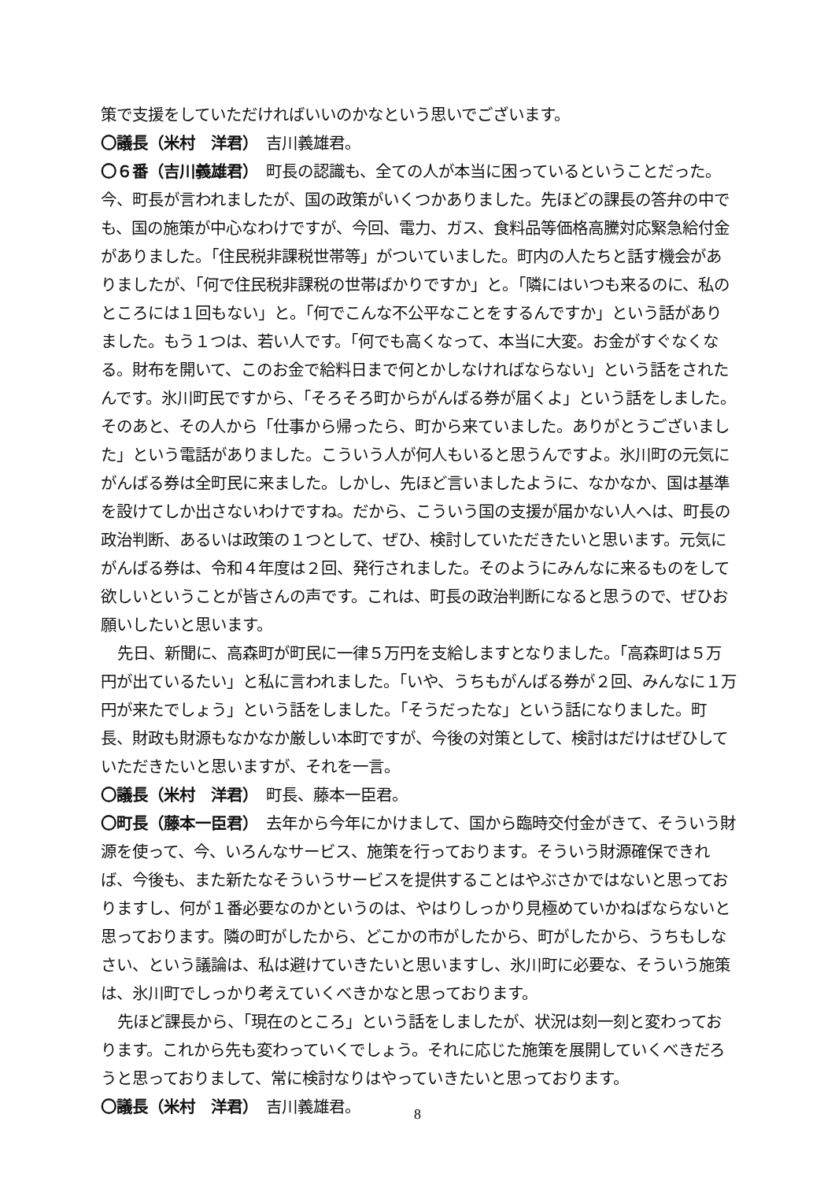策で支援をしていただければいいのかなという思いでございます。
〇議長（米村　洋君）　吉川義雄君。
〇６番（吉川義雄君）　町長の認識も、全ての人が本当に困っているということだった。今、町長が言われましたが、国の政策がいくつかありました。先ほどの課長の答弁の中でも、国の施策が中心なわけですが、今回、電力、ガス、食料品等価格高騰対応緊急給付金がありました。「住民税非課税世帯等」がついていました。町内の人たちと話す機会がありましたが、「何で住民税非課税の世帯ばかりですか」と。「隣にはいつも来るのに、私のところには１回もない」と。「何でこんな不公平なことをするんですか」という話がありました。もう１つは、若い人です。「何でも高くなって、本当に大変。お金がすぐなくなる。財布を開いて、このお金で給料日まで何とかしなければならない」という話をされたんです。氷川町民ですから、「そろそろ町からがんばる券が届くよ」という話をしました。そのあと、その人から「仕事から帰ったら、町から来ていました。ありがとうございました」という電話がありました。こういう人が何人もいると思うんですよ。氷川町の元気にがんばる券は全町民に来ました。しかし、先ほど言いましたように、なかなか、国は基準を設けてしか出さないわけですね。だから、こういう国の支援が届かない人へは、町長の政治判断、あるいは政策の１つとして、ぜひ、検討していただきたいと思います。元気にがんばる券は、令和４年度は２回、発行されました。そのようにみんなに来るものをして欲しいということが皆さんの声です。これは、町長の政治判断になると思うので、ぜひお願いしたいと思います。
先日、新聞に、高森町が町民に一律５万円を支給しますとなりました。「高森町は５万円が出ているたい」と私に言われました。「いや、うちもがんばる券が２回、みんなに１万円が来たでしょう」という話をしました。「そうだったな」という話になりました。町長、財政も財源もなかなか厳しい本町ですが、今後の対策として、検討はだけはぜひしていただきたいと思いますが、それを一言。
〇議長（米村　洋君）　町長、藤本一臣君。
〇町長（藤本一臣君）　去年から今年にかけまして、国から臨時交付金がきて、そういう財源を使って、今、いろんなサービス、施策を行っております。そういう財源確保できれば、今後も、また新たなそういうサービスを提供することはやぶさかではないと思っておりますし、何が１番必要なのかというのは、やはりしっかり見極めていかねばならないと思っております。隣の町がしたから、どこかの市がしたから、町がしたから、うちもしなさい、という議論は、私は避けていきたいと思いますし、氷川町に必要な、そういう施策は、氷川町でしっかり考えていくべきかなと思っております。
先ほど課長から、「現在のところ」という話をしましたが、状況は刻一刻と変わっております。これから先も変わっていくでしょう。それに応じた施策を展開していくべきだろうと思っておりまして、常に検討なりはやっていきたいと思っております。
〇議長（米村　洋君）　吉川義雄君。
8